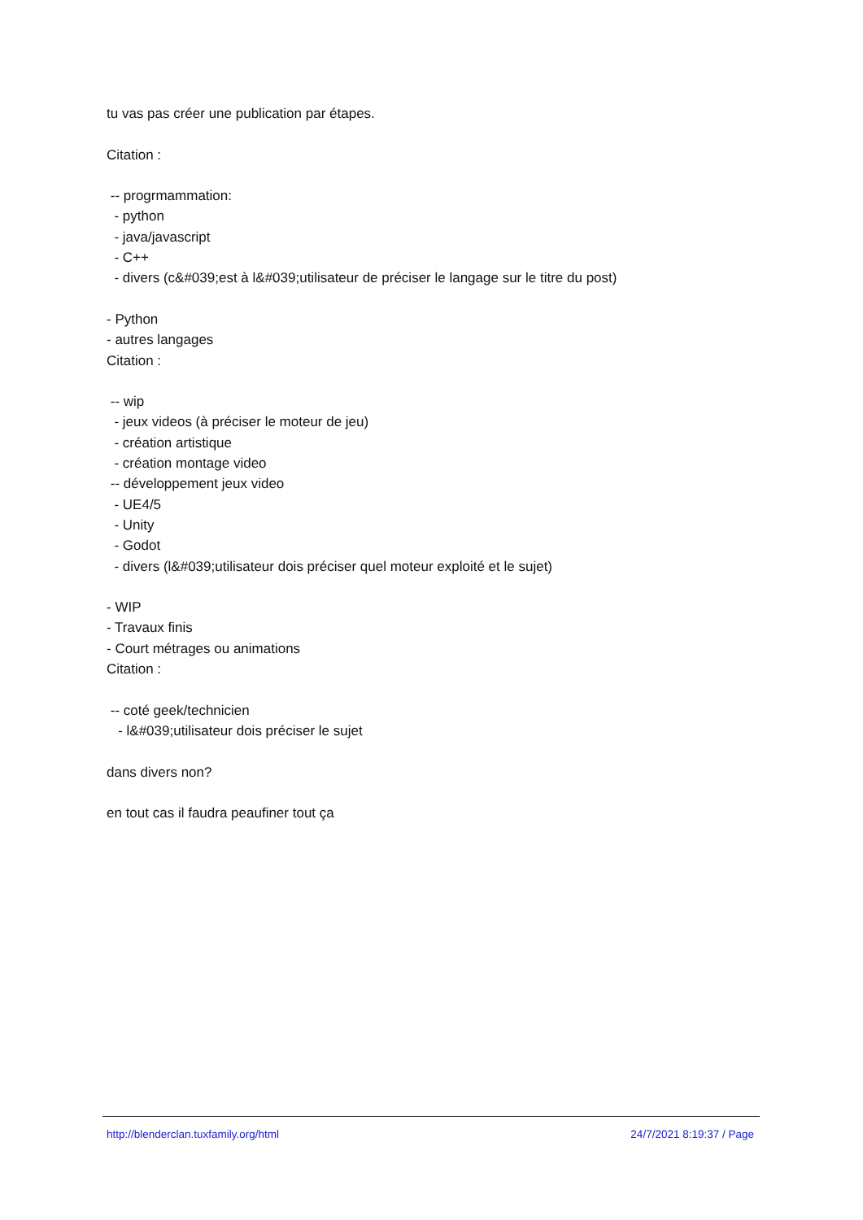tu vas pas créer une publication par étapes. Citation : -- progrmammation: - python - java/javascript - C++ - divers (c&#039;est à l&#039;utilisateur de préciser le langage sur le titre du post) - Python - autres langages Citation : -- wip - jeux videos (à préciser le moteur de jeu) - création artistique - création montage video -- développement jeux video - UE4/5 - Unity - Godot - divers (l&#039;utilisateur dois préciser quel moteur exploité et le sujet) - WIP - Travaux finis - Court métrages ou animations Citation : -- coté geek/technicien - l&#039;utilisateur dois préciser le sujet dans divers non? en tout cas il faudra peaufiner tout ça
http://blenderclan.tuxfamily.org/html 24/7/2021 8:19:37 / Page